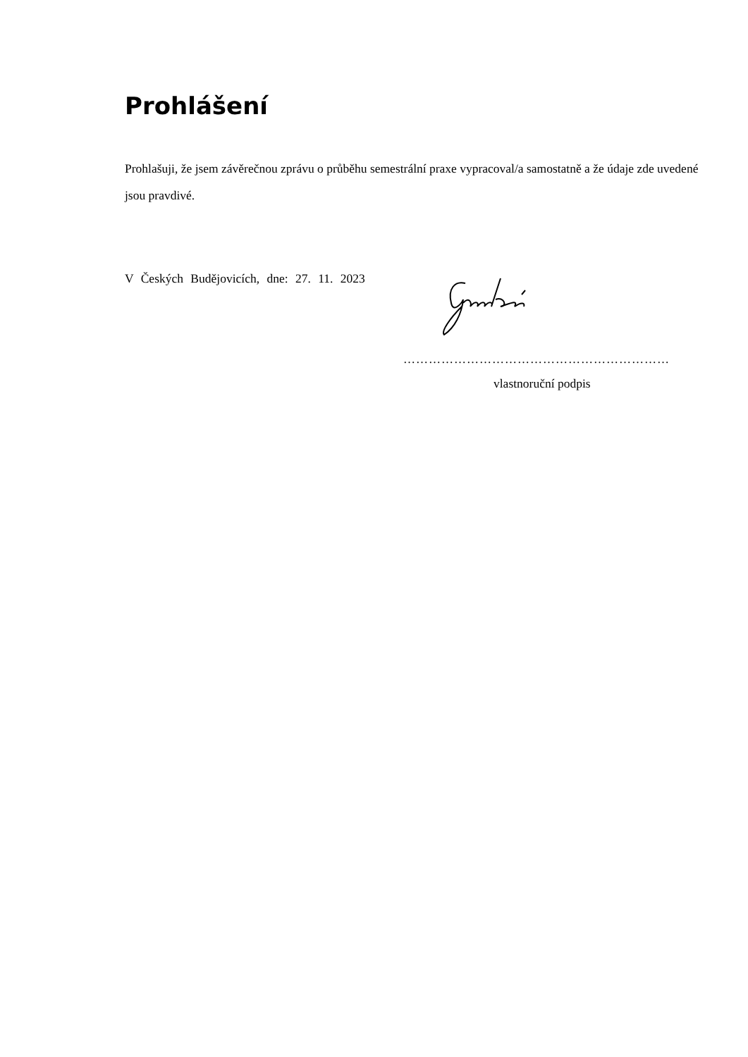Prohlášení
Prohlašuji, že jsem závěrečnou zprávu o průběhu semestrální praxe vypracoval/a samostatně a že údaje zde uvedené jsou pravdivé.
V Českých Budějovicích, dne: 27. 11. 2023
………………………………………………………
vlastnoruční podpis